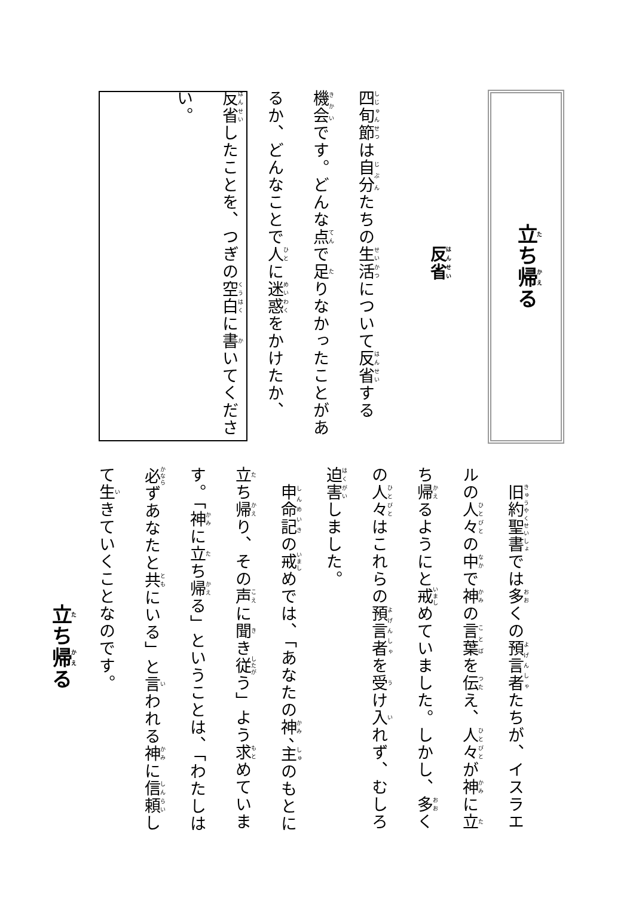立ち帰る
反省
四旬節は自分たちの生活について反省する機会です。どんな点で足りなかったことがあるか、どんなことで人に迷惑をかけたか、反省したことを、つぎの空白に書いてください。
立ち帰る
　旧約聖書では多くの預言者たちが、イスラエルの人々の中で神の言葉を伝え、人々が神に立ち帰るようにと戒めていました。しかし、多くの人々はこれらの預言者を受け入れず、むしろ迫害しました。
　申命記の戒めでは、「あなたの神、主のもとに立ち帰り、その声に聞き従う」よう求めています。「神に立ち帰る」ということは、「わたしは必ずあなたと共にいる」と言われる神に信頼して生きていくことなのです。